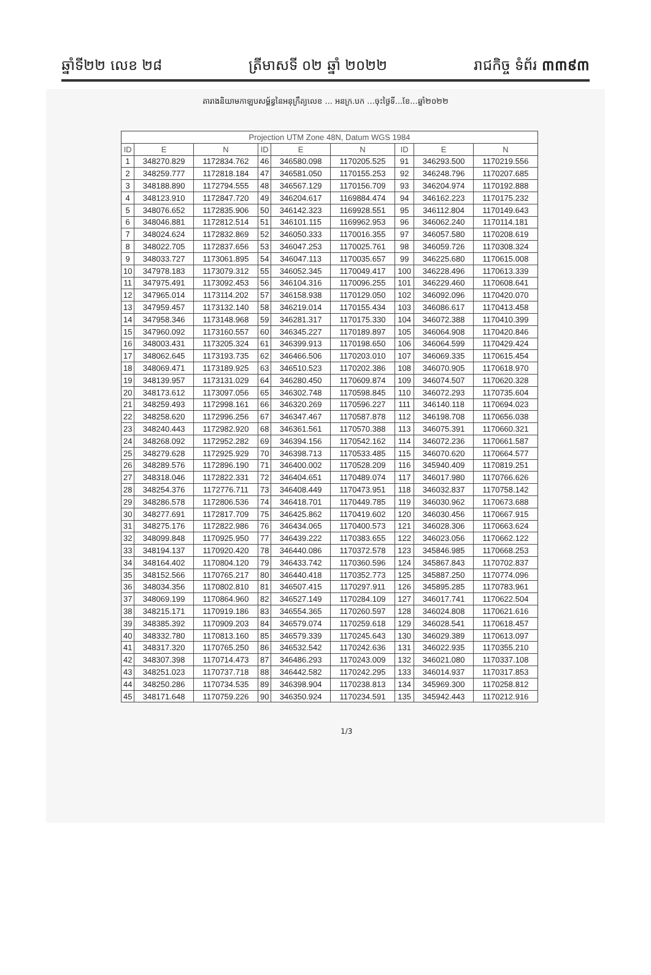ឆ្នាំទី២២ លេខ ២៨ ត្រីមាសទី ០២ ឆ្នាំ ២០២២ រាជកិច្ច ទំព័រ ៣៣៩៣
តារាងនិយាមកាឡបសម្ព័ន្ធនៃអនុក្រឹត្យលេខ ... អនក្រ.បក ...ចុះថ្ងៃទី...ខែ...ឆ្នាំ២០២២
| Projection UTM Zone 48N, Datum WGS 1984 | | | | | | | | |
| --- | --- | --- | --- | --- | --- | --- | --- | --- |
| ID | E | N | ID | E | N | ID | E | N |
| 1 | 348270.829 | 1172834.762 | 46 | 346580.098 | 1170205.525 | 91 | 346293.500 | 1170219.556 |
| 2 | 348259.777 | 1172818.184 | 47 | 346581.050 | 1170155.253 | 92 | 346248.796 | 1170207.685 |
| 3 | 348188.890 | 1172794.555 | 48 | 346567.129 | 1170156.709 | 93 | 346204.974 | 1170192.888 |
| 4 | 348123.910 | 1172847.720 | 49 | 346204.617 | 1169884.474 | 94 | 346162.223 | 1170175.232 |
| 5 | 348076.652 | 1172835.906 | 50 | 346142.323 | 1169928.551 | 95 | 346112.804 | 1170149.643 |
| 6 | 348046.881 | 1172812.514 | 51 | 346101.115 | 1169962.953 | 96 | 346062.240 | 1170114.181 |
| 7 | 348024.624 | 1172832.869 | 52 | 346050.333 | 1170016.355 | 97 | 346057.580 | 1170208.619 |
| 8 | 348022.705 | 1172837.656 | 53 | 346047.253 | 1170025.761 | 98 | 346059.726 | 1170308.324 |
| 9 | 348033.727 | 1173061.895 | 54 | 346047.113 | 1170035.657 | 99 | 346225.680 | 1170615.008 |
| 10 | 347978.183 | 1173079.312 | 55 | 346052.345 | 1170049.417 | 100 | 346228.496 | 1170613.339 |
| 11 | 347975.491 | 1173092.453 | 56 | 346104.316 | 1170096.255 | 101 | 346229.460 | 1170608.641 |
| 12 | 347965.014 | 1173114.202 | 57 | 346158.938 | 1170129.050 | 102 | 346092.096 | 1170420.070 |
| 13 | 347959.457 | 1173132.140 | 58 | 346219.014 | 1170155.434 | 103 | 346086.617 | 1170413.458 |
| 14 | 347958.346 | 1173148.968 | 59 | 346281.317 | 1170175.330 | 104 | 346072.388 | 1170410.399 |
| 15 | 347960.092 | 1173160.557 | 60 | 346345.227 | 1170189.897 | 105 | 346064.908 | 1170420.846 |
| 16 | 348003.431 | 1173205.324 | 61 | 346399.913 | 1170198.650 | 106 | 346064.599 | 1170429.424 |
| 17 | 348062.645 | 1173193.735 | 62 | 346466.506 | 1170203.010 | 107 | 346069.335 | 1170615.454 |
| 18 | 348069.471 | 1173189.925 | 63 | 346510.523 | 1170202.386 | 108 | 346070.905 | 1170618.970 |
| 19 | 348139.957 | 1173131.029 | 64 | 346280.450 | 1170609.874 | 109 | 346074.507 | 1170620.328 |
| 20 | 348173.612 | 1173097.056 | 65 | 346302.748 | 1170598.845 | 110 | 346072.293 | 1170735.604 |
| 21 | 348259.493 | 1172998.161 | 66 | 346320.269 | 1170596.227 | 111 | 346140.118 | 1170694.023 |
| 22 | 348258.620 | 1172996.256 | 67 | 346347.467 | 1170587.878 | 112 | 346198.708 | 1170656.038 |
| 23 | 348240.443 | 1172982.920 | 68 | 346361.561 | 1170570.388 | 113 | 346075.391 | 1170660.321 |
| 24 | 348268.092 | 1172952.282 | 69 | 346394.156 | 1170542.162 | 114 | 346072.236 | 1170661.587 |
| 25 | 348279.628 | 1172925.929 | 70 | 346398.713 | 1170533.485 | 115 | 346070.620 | 1170664.577 |
| 26 | 348289.576 | 1172896.190 | 71 | 346400.002 | 1170528.209 | 116 | 345940.409 | 1170819.251 |
| 27 | 348318.046 | 1172822.331 | 72 | 346404.651 | 1170489.074 | 117 | 346017.980 | 1170766.626 |
| 28 | 348254.376 | 1172776.711 | 73 | 346408.449 | 1170473.951 | 118 | 346032.837 | 1170758.142 |
| 29 | 348286.578 | 1172806.536 | 74 | 346418.701 | 1170449.785 | 119 | 346030.962 | 1170673.688 |
| 30 | 348277.691 | 1172817.709 | 75 | 346425.862 | 1170419.602 | 120 | 346030.456 | 1170667.915 |
| 31 | 348275.176 | 1172822.986 | 76 | 346434.065 | 1170400.573 | 121 | 346028.306 | 1170663.624 |
| 32 | 348099.848 | 1170925.950 | 77 | 346439.222 | 1170383.655 | 122 | 346023.056 | 1170662.122 |
| 33 | 348194.137 | 1170920.420 | 78 | 346440.086 | 1170372.578 | 123 | 345846.985 | 1170668.253 |
| 34 | 348164.402 | 1170804.120 | 79 | 346433.742 | 1170360.596 | 124 | 345867.843 | 1170702.837 |
| 35 | 348152.566 | 1170765.217 | 80 | 346440.418 | 1170352.773 | 125 | 345887.250 | 1170774.096 |
| 36 | 348034.356 | 1170802.810 | 81 | 346507.415 | 1170297.911 | 126 | 345895.285 | 1170783.961 |
| 37 | 348069.199 | 1170864.960 | 82 | 346527.149 | 1170284.109 | 127 | 346017.741 | 1170622.504 |
| 38 | 348215.171 | 1170919.186 | 83 | 346554.365 | 1170260.597 | 128 | 346024.808 | 1170621.616 |
| 39 | 348385.392 | 1170909.203 | 84 | 346579.074 | 1170259.618 | 129 | 346028.541 | 1170618.457 |
| 40 | 348332.780 | 1170813.160 | 85 | 346579.339 | 1170245.643 | 130 | 346029.389 | 1170613.097 |
| 41 | 348317.320 | 1170765.250 | 86 | 346532.542 | 1170242.636 | 131 | 346022.935 | 1170355.210 |
| 42 | 348307.398 | 1170714.473 | 87 | 346486.293 | 1170243.009 | 132 | 346021.080 | 1170337.108 |
| 43 | 348251.023 | 1170737.718 | 88 | 346442.582 | 1170242.295 | 133 | 346014.937 | 1170317.853 |
| 44 | 348250.286 | 1170734.535 | 89 | 346398.904 | 1170238.813 | 134 | 345969.300 | 1170258.812 |
| 45 | 348171.648 | 1170759.226 | 90 | 346350.924 | 1170234.591 | 135 | 345942.443 | 1170212.916 |
1/3